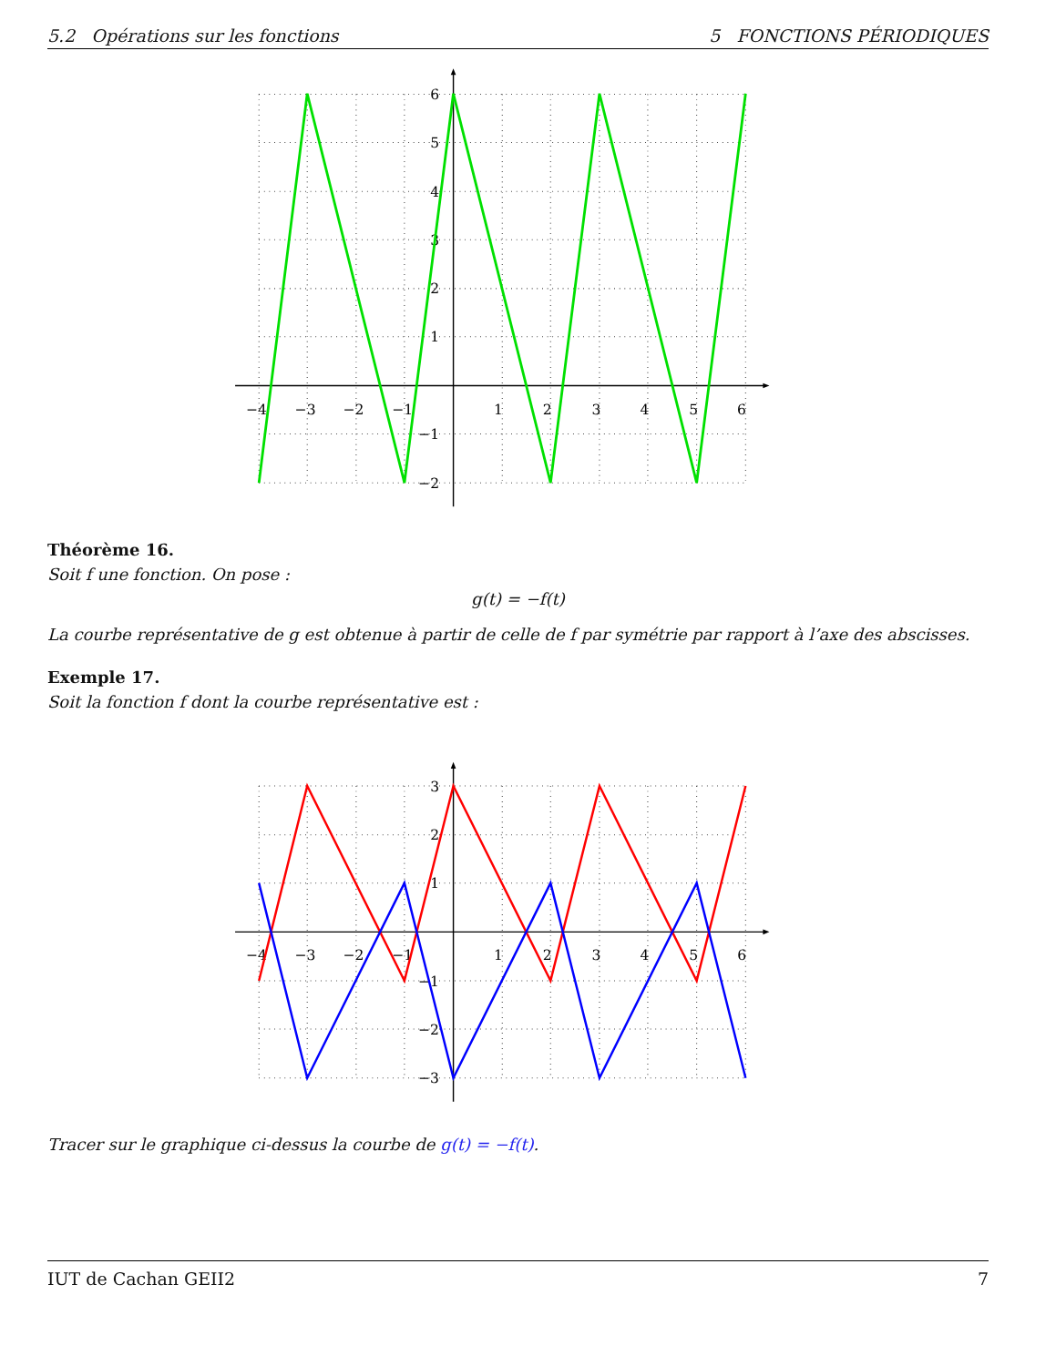5.2 Opérations sur les fonctions 5 FONCTIONS PÉRIODIQUES
−4
−3
−2
−1
1
2
3
4
5
6
6
5
4
3
2
1
−1
−2
Théorème 16.
Soit f une fonction. On pose :
g(t) = −f(t)
La courbe représentative de g est obtenue à partir de celle de f par symétrie par rapport à l’axe des abscisses.
Exemple 17.
Soit la fonction f dont la courbe représentative est :
−4
−3
−2
−1
1
2
3
4
5
6
3
2
1
−1
−2
−3
Tracer sur le graphique ci-dessus la courbe de g(t) = −f(t).
IUT de Cachan GEII2 7